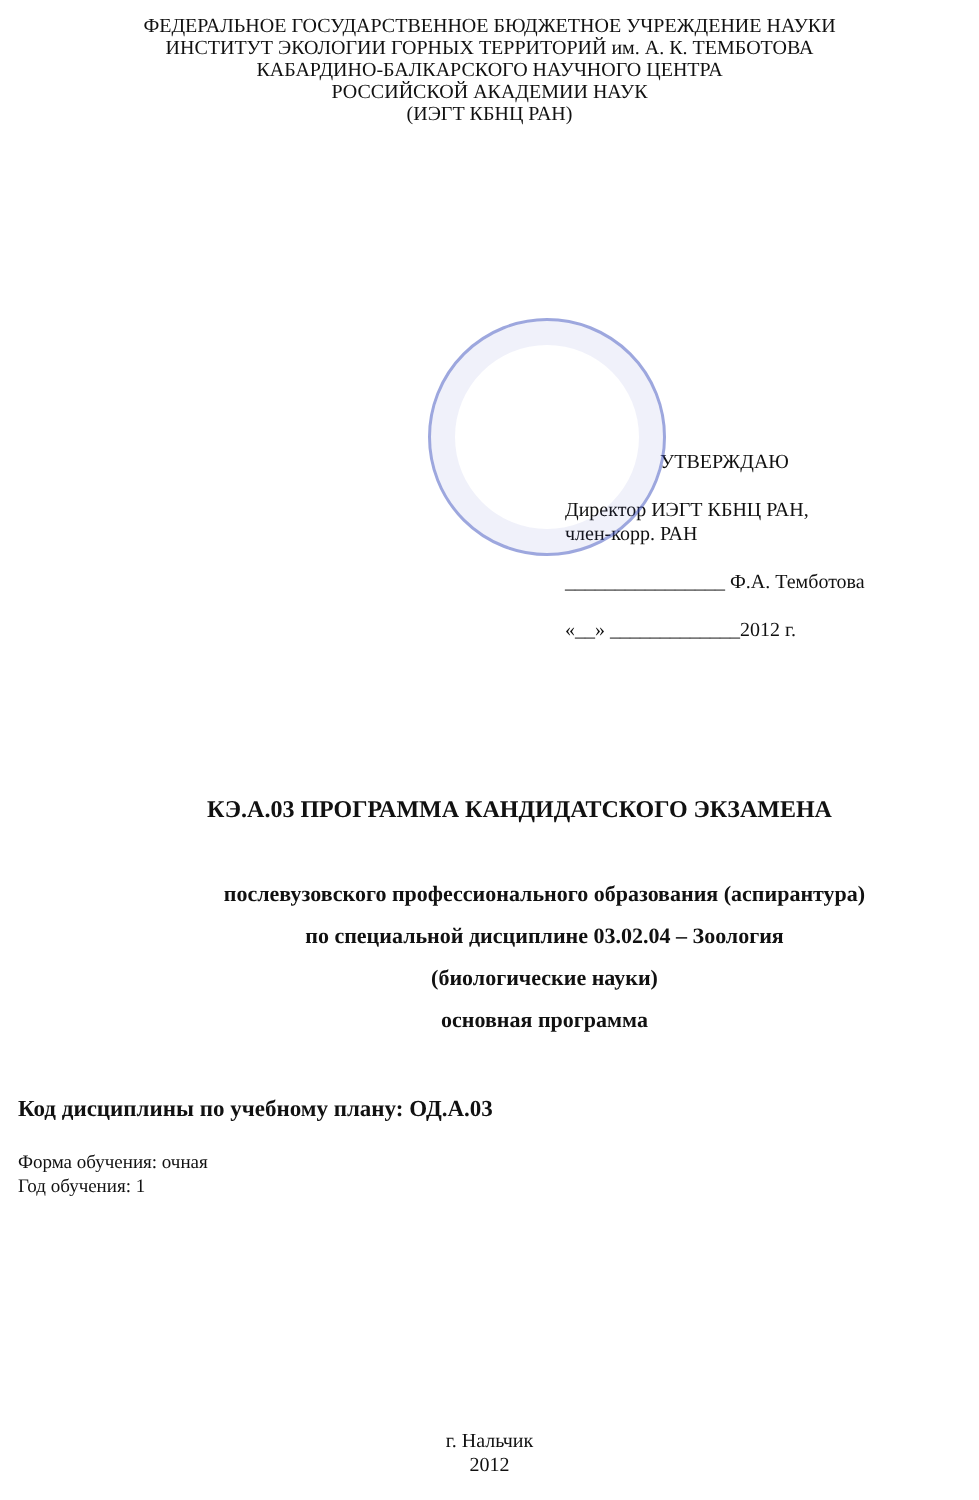ФЕДЕРАЛЬНОЕ ГОСУДАРСТВЕННОЕ БЮДЖЕТНОЕ УЧРЕЖДЕНИЕ НАУКИ
ИНСТИТУТ ЭКОЛОГИИ ГОРНЫХ ТЕРРИТОРИЙ им. А. К. ТЕМБОТОВА
КАБАРДИНО-БАЛКАРСКОГО НАУЧНОГО ЦЕНТРА
РОССИЙСКОЙ АКАДЕМИИ НАУК
(ИЭГТ КБНЦ РАН)
УТВЕРЖДАЮ
Директор ИЭГТ КБНЦ РАН,
член-корр. РАН
________________ Ф.А. Темботова
«__» _____________2012 г.
КЭ.А.03 ПРОГРАММА КАНДИДАТСКОГО ЭКЗАМЕНА
послевузовского профессионального образования (аспирантура)
по специальной дисциплине 03.02.04 – Зоология
(биологические науки)
основная программа
Код дисциплины по учебному плану: ОД.А.03
Форма обучения: очная
Год обучения: 1
г. Нальчик
2012